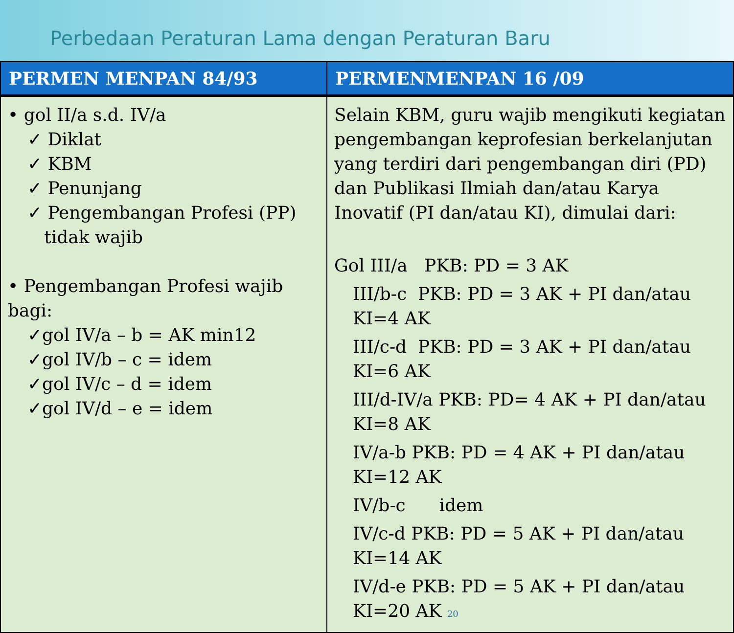Perbedaan Peraturan Lama dengan Peraturan Baru
| PERMEN MENPAN 84/93 | PERMENMENPAN 16 /09 |
| --- | --- |
| • gol II/a s.d. IV/a ✓ Diklat ✓ KBM ✓ Penunjang ✓ Pengembangan Profesi (PP) tidak wajib • Pengembangan Profesi wajib bagi: ✓gol IV/a – b = AK min12 ✓gol IV/b – c = idem ✓gol IV/c – d = idem ✓gol IV/d – e = idem | Selain KBM, guru wajib mengikuti kegiatan pengembangan keprofesian berkelanjutan yang terdiri dari pengembangan diri (PD) dan Publikasi Ilmiah dan/atau Karya Inovatif (PI dan/atau KI), dimulai dari: Gol III/a PKB: PD = 3 AK III/b-c PKB: PD = 3 AK + PI dan/atau KI=4 AK III/c-d PKB: PD = 3 AK + PI dan/atau KI=6 AK III/d-IV/a PKB: PD= 4 AK + PI dan/atau KI=8 AK IV/a-b PKB: PD = 4 AK + PI dan/atau KI=12 AK IV/b-c idem IV/c-d PKB: PD = 5 AK + PI dan/atau KI=14 AK IV/d-e PKB: PD = 5 AK + PI dan/atau KI=20 AK 20 |